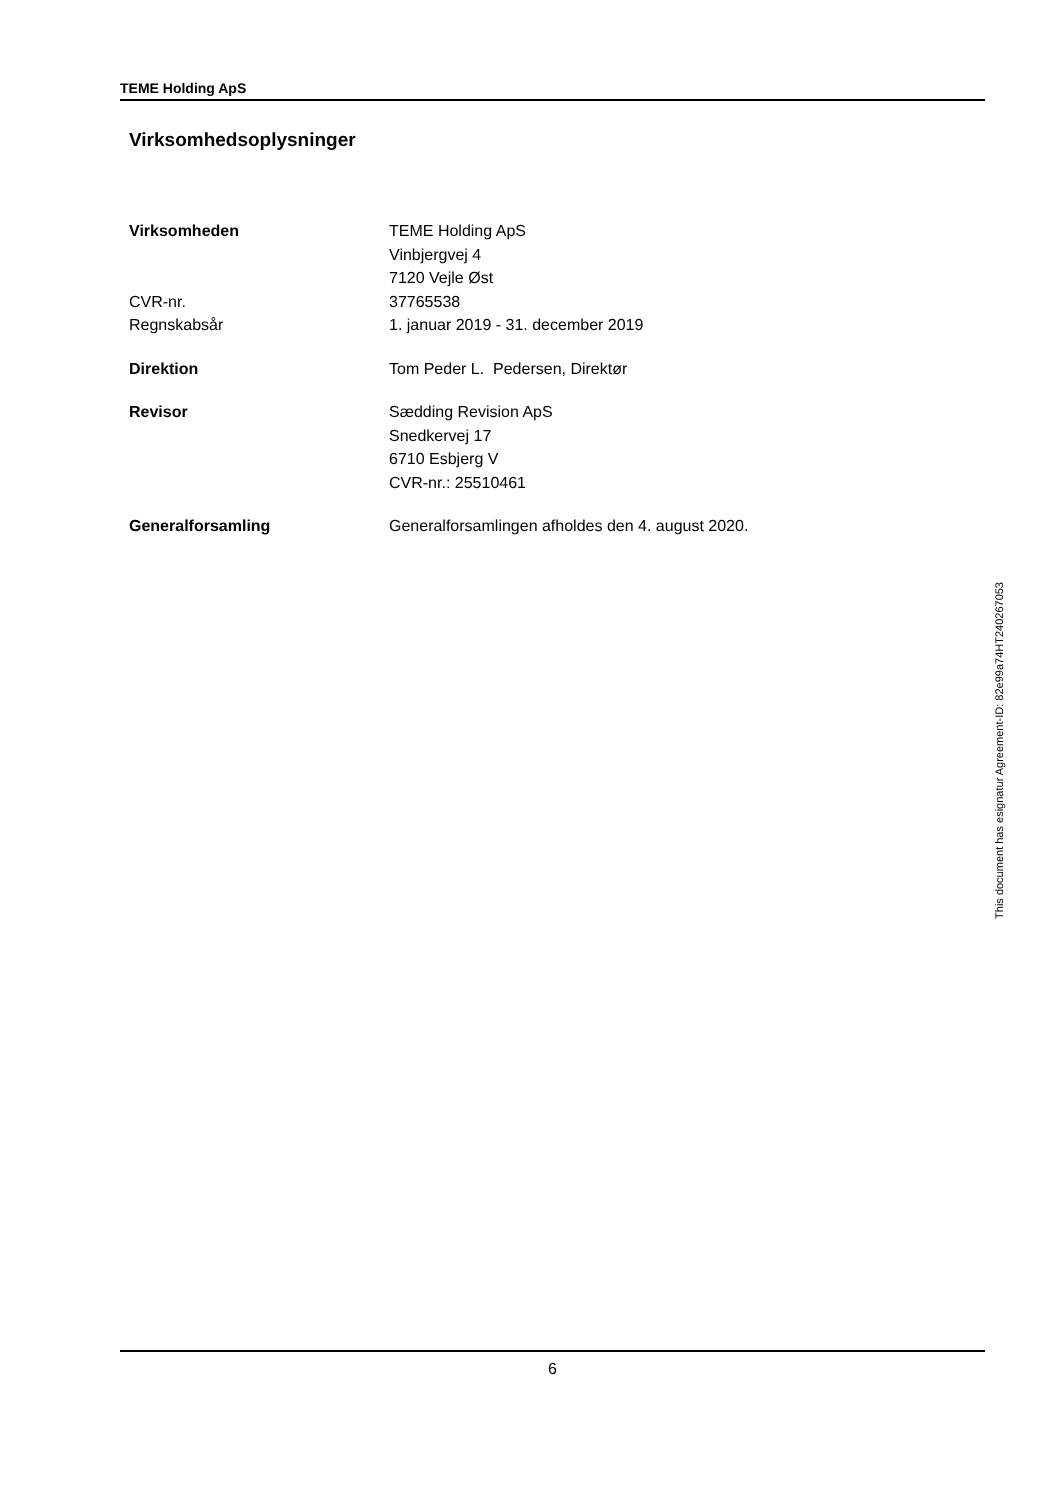TEME Holding ApS
Virksomhedsoplysninger
| Virksomheden | TEME Holding ApS |
| | Vinbjergvej 4 |
| | 7120 Vejle Øst |
| CVR-nr. | 37765538 |
| Regnskabsår | 1. januar 2019 - 31. december 2019 |
| Direktion | Tom Peder L. Pedersen, Direktør |
| Revisor | Sædding Revision ApS |
| | Snedkervej 17 |
| | 6710 Esbjerg V |
| | CVR-nr.: 25510461 |
| Generalforsamling | Generalforsamlingen afholdes den 4. august 2020. |
6
This document has esignatur Agreement-ID: 82e99a74HT240267053